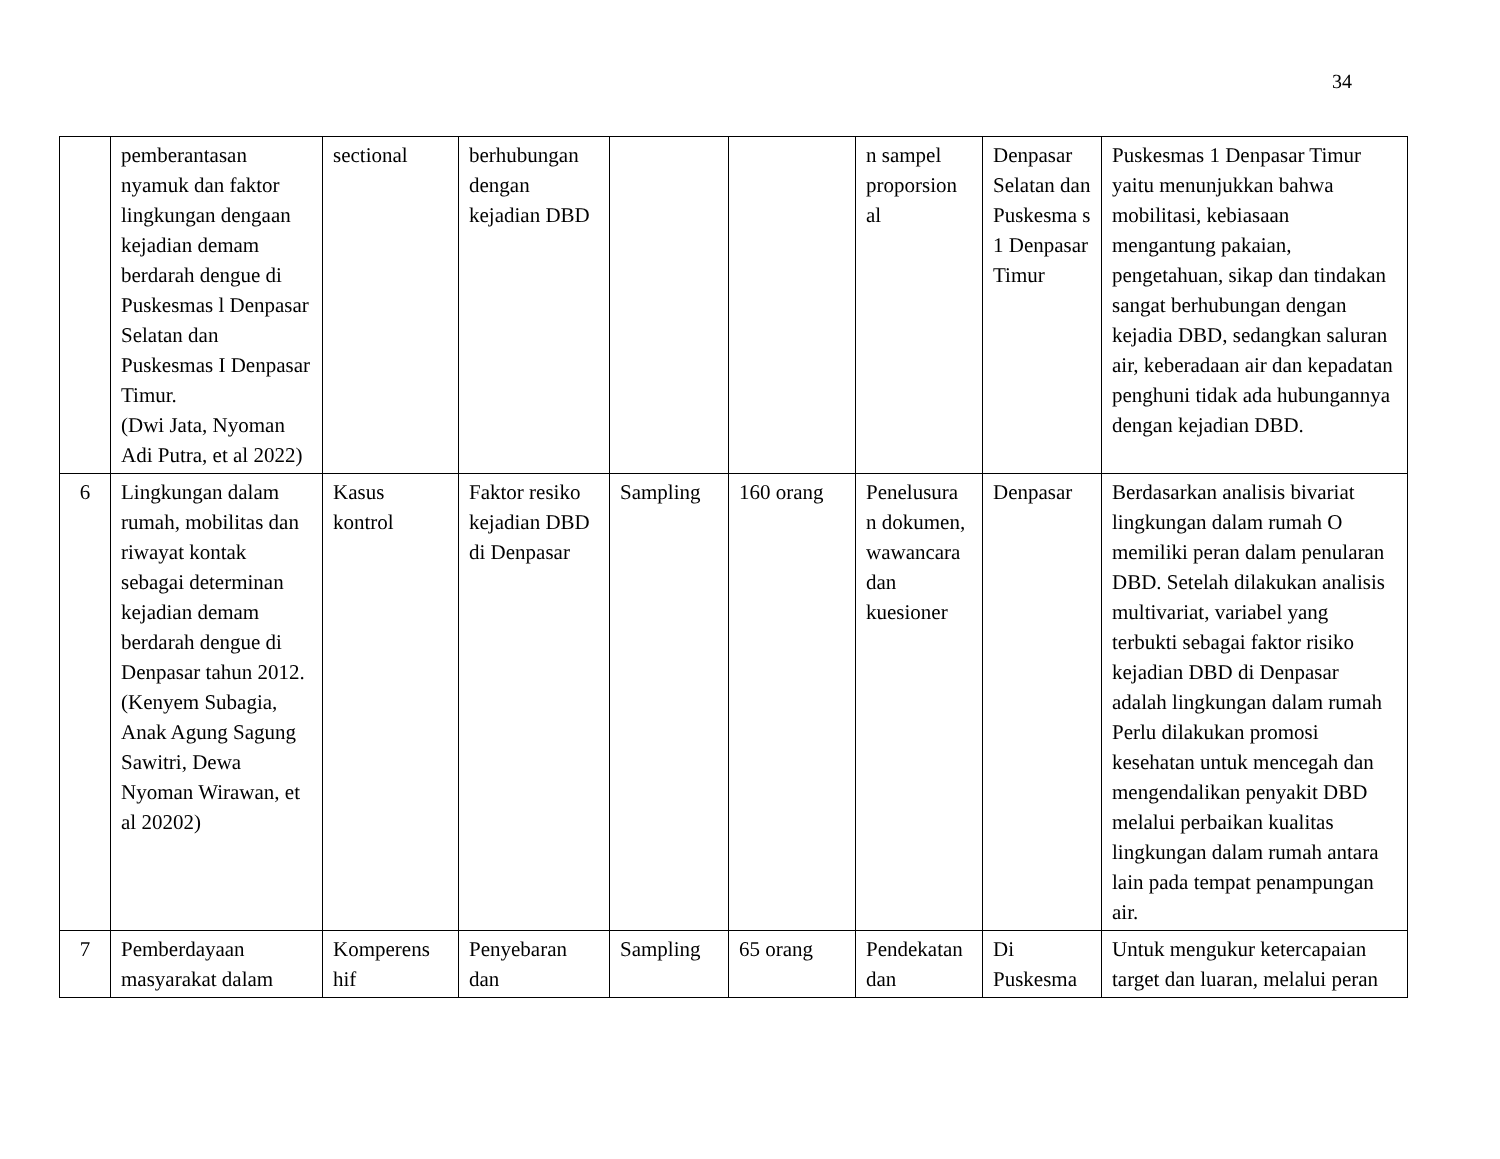34
| | pemberantasan nyamuk dan faktor lingkungan dengaan kejadian demam berdarah dengue di Puskesmas l Denpasar Selatan dan Puskesmas I Denpasar Timur. (Dwi Jata, Nyoman Adi Putra, et al 2022) | sectional | berhubungan dengan kejadian DBD | | | n sampel proporsion al | Denpasar Selatan dan Puskesma s 1 Denpasar Timur | Puskesmas 1 Denpasar Timur yaitu menunjukkan bahwa mobilitasi, kebiasaan mengantung pakaian, pengetahuan, sikap dan tindakan sangat berhubungan dengan kejadia DBD, sedangkan saluran air, keberadaan air dan kepadatan penghuni tidak ada hubungannya dengan kejadian DBD. |
| 6 | Lingkungan dalam rumah, mobilitas dan riwayat kontak sebagai determinan kejadian demam berdarah dengue di Denpasar tahun 2012. (Kenyem Subagia, Anak Agung Sagung Sawitri, Dewa Nyoman Wirawan, et al 20202) | Kasus kontrol | Faktor resiko kejadian DBD di Denpasar | Sampling | 160 orang | Penelusura n dokumen, wawancara dan kuesioner | Denpasar | Berdasarkan analisis bivariat lingkungan dalam rumah O memiliki peran dalam penularan DBD. Setelah dilakukan analisis multivariat, variabel yang terbukti sebagai faktor risiko kejadian DBD di Denpasar adalah lingkungan dalam rumah Perlu dilakukan promosi kesehatan untuk mencegah dan mengendalikan penyakit DBD melalui perbaikan kualitas lingkungan dalam rumah antara lain pada tempat penampungan air. |
| 7 | Pemberdayaan masyarakat dalam | Komperens hif | Penyebaran dan | Sampling | 65 orang | Pendekatan dan | Di Puskesma | Untuk mengukur ketercapaian target dan luaran, melalui peran |